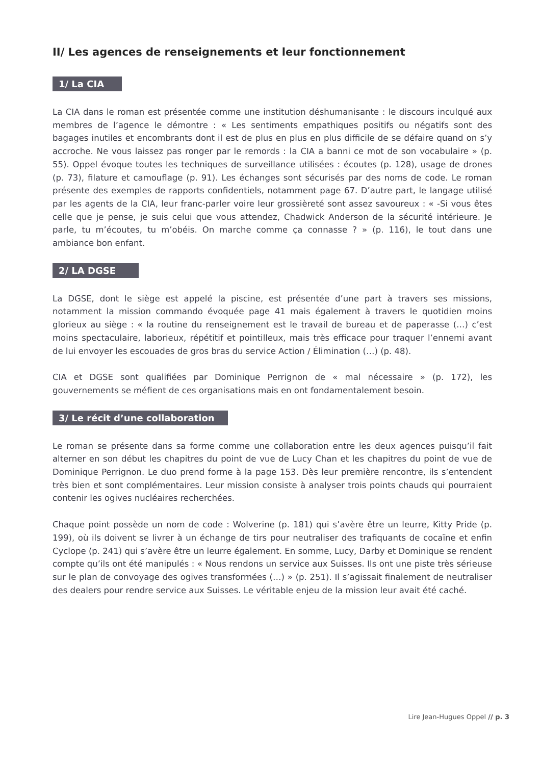II/ Les agences de renseignements et leur fonctionnement
1/ La CIA
La CIA dans le roman est présentée comme une institution déshumanisante : le discours inculqué aux membres de l’agence le démontre : « Les sentiments empathiques positifs ou négatifs sont des bagages inutiles et encombrants dont il est de plus en plus en plus difficile de se défaire quand on s’y accroche. Ne vous laissez pas ronger par le remords : la CIA a banni ce mot de son vocabulaire » (p. 55). Oppel évoque toutes les techniques de surveillance utilisées : écoutes (p. 128), usage de drones (p. 73), filature et camouflage (p. 91). Les échanges sont sécurisés par des noms de code. Le roman présente des exemples de rapports confidentiels, notamment page 67. D’autre part, le langage utilisé par les agents de la CIA, leur franc-parler voire leur grossièreté sont assez savoureux : « -Si vous êtes celle que je pense, je suis celui que vous attendez, Chadwick Anderson de la sécurité intérieure. Je parle, tu m’écoutes, tu m’obéis. On marche comme ça connasse ? » (p. 116), le tout dans une ambiance bon enfant.
2/ LA DGSE
La DGSE, dont le siège est appelé la piscine, est présentée d’une part à travers ses missions, notamment la mission commando évoquée page 41 mais également à travers le quotidien moins glorieux au siège : « la routine du renseignement est le travail de bureau et de paperasse (…) c’est moins spectaculaire, laborieux, répétitif et pointilleux, mais très efficace pour traquer l’ennemi avant de lui envoyer les escouades de gros bras du service Action / Élimination (…) (p. 48).
CIA et DGSE sont qualifiées par Dominique Perrignon de « mal nécessaire » (p. 172), les gouvernements se méfient de ces organisations mais en ont fondamentalement besoin.
3/ Le récit d’une collaboration
Le roman se présente dans sa forme comme une collaboration entre les deux agences puisqu’il fait alterner en son début les chapitres du point de vue de Lucy Chan et les chapitres du point de vue de Dominique Perrignon. Le duo prend forme à la page 153. Dès leur première rencontre, ils s’entendent très bien et sont complémentaires. Leur mission consiste à analyser trois points chauds qui pourraient contenir les ogives nucléaires recherchées.
Chaque point possède un nom de code : Wolverine (p. 181) qui s’avère être un leurre, Kitty Pride (p. 199), où ils doivent se livrer à un échange de tirs pour neutraliser des trafiquants de cocaïne et enfin Cyclope (p. 241) qui s’avère être un leurre également. En somme, Lucy, Darby et Dominique se rendent compte qu’ils ont été manipulés : « Nous rendons un service aux Suisses. Ils ont une piste très sérieuse sur le plan de convoyage des ogives transformées (…) » (p. 251). Il s’agissait finalement de neutraliser des dealers pour rendre service aux Suisses. Le véritable enjeu de la mission leur avait été caché.
Lire Jean-Hugues Oppel // p. 3